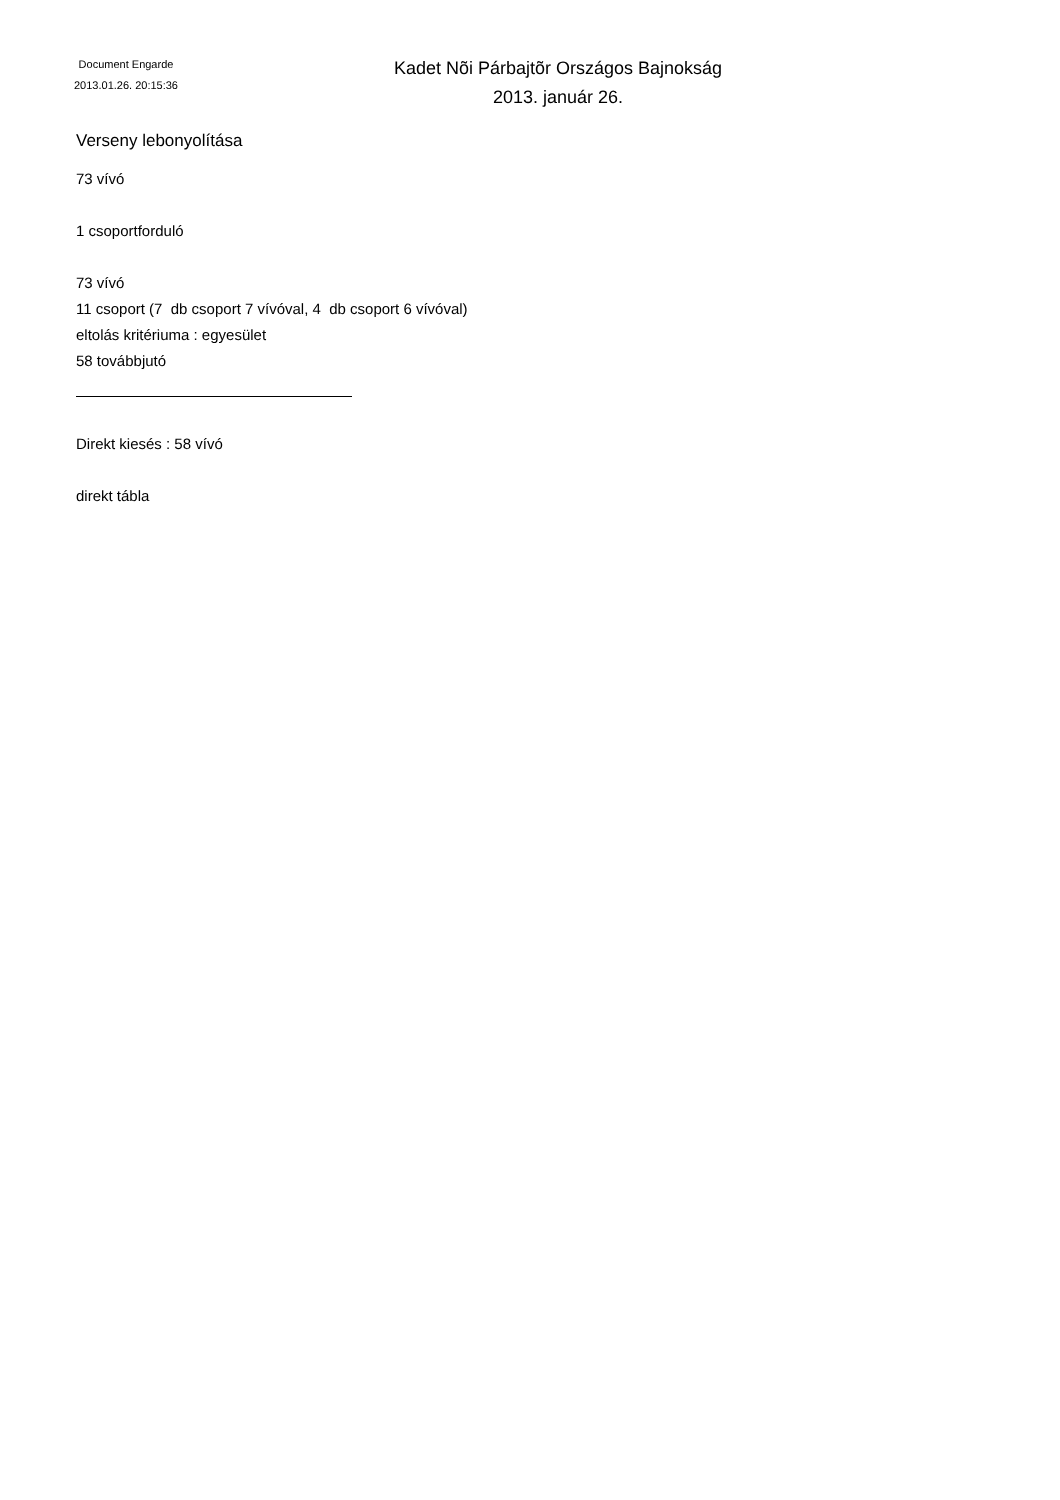Document Engarde
2013.01.26. 20:15:36
Kadet Nõi Párbajtõr Országos Bajnokság
2013. január 26.
Verseny lebonyolítása
73 vívó
1 csoportforduló
73 vívó
11 csoport (7 db csoport 7 vívóval, 4 db csoport 6 vívóval)
eltolás kritériuma : egyesület
58 továbbjutó
Direkt kiesés : 58 vívó
direkt tábla